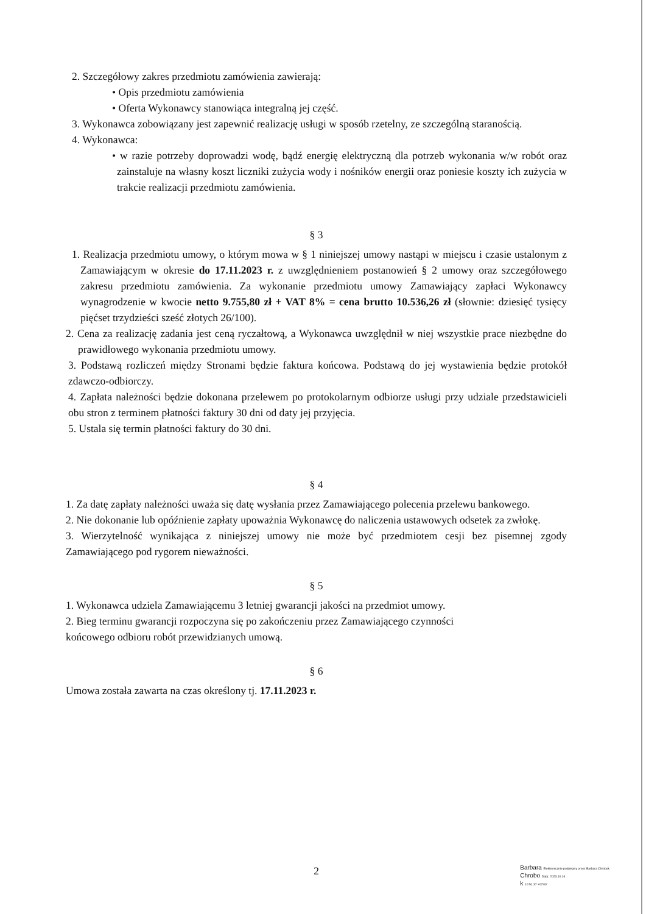2. Szczegółowy zakres przedmiotu zamówienia zawierają:
• Opis przedmiotu zamówienia
• Oferta Wykonawcy stanowiąca integralną jej część.
3. Wykonawca zobowiązany jest zapewnić realizację usługi w sposób rzetelny, ze szczególną staranością.
4. Wykonawca:
• w razie potrzeby doprowadzi wodę, bądź energię elektryczną dla potrzeb wykonania w/w robót oraz zainstaluje na własny koszt liczniki zużycia wody i nośników energii oraz poniesie koszty ich zużycia w trakcie realizacji przedmiotu zamówienia.
§ 3
1. Realizacja przedmiotu umowy, o którym mowa w § 1 niniejszej umowy nastąpi w miejscu i czasie ustalonym z Zamawiającym w okresie do 17.11.2023 r. z uwzględnieniem postanowień § 2 umowy oraz szczegółowego zakresu przedmiotu zamówienia. Za wykonanie przedmiotu umowy Zamawiający zapłaci Wykonawcy wynagrodzenie w kwocie netto 9.755,80 zł + VAT 8% = cena brutto 10.536,26 zł (słownie: dziesięć tysięcy pięćset trzydzieści sześć złotych 26/100).
2. Cena za realizację zadania jest ceną ryczałtową, a Wykonawca uwzględnił w niej wszystkie prace niezbędne do prawidłowego wykonania przedmiotu umowy.
3. Podstawą rozliczeń między Stronami będzie faktura końcowa. Podstawą do jej wystawienia będzie protokół zdawczo-odbiorczy.
4. Zapłata należności będzie dokonana przelewem po protokolarnym odbiorze usługi przy udziale przedstawicieli obu stron z terminem płatności faktury 30 dni od daty jej przyjęcia.
5. Ustala się termin płatności faktury do 30 dni.
§ 4
1. Za datę zapłaty należności uważa się datę wysłania przez Zamawiającego polecenia przelewu bankowego.
2. Nie dokonanie lub opóźnienie zapłaty upoważnia Wykonawcę do naliczenia ustawowych odsetek za zwłokę.
3. Wierzytelność wynikająca z niniejszej umowy nie może być przedmiotem cesji bez pisemnej zgody Zamawiającego pod rygorem nieważności.
§ 5
1. Wykonawca udziela Zamawiającemu 3 letniej gwarancji jakości na przedmiot umowy.
2. Bieg terminu gwarancji rozpoczyna się po zakończeniu przez Zamawiającego czynności
końcowego odbioru robót przewidzianych umową.
§ 6
Umowa została zawarta na czas określony tj. 17.11.2023 r.
2
Barbara Elektronicznie podpisany przez Barbara Chrobok
Chrobo Data: 2023.10.16
k 10:51:37 +02'00'